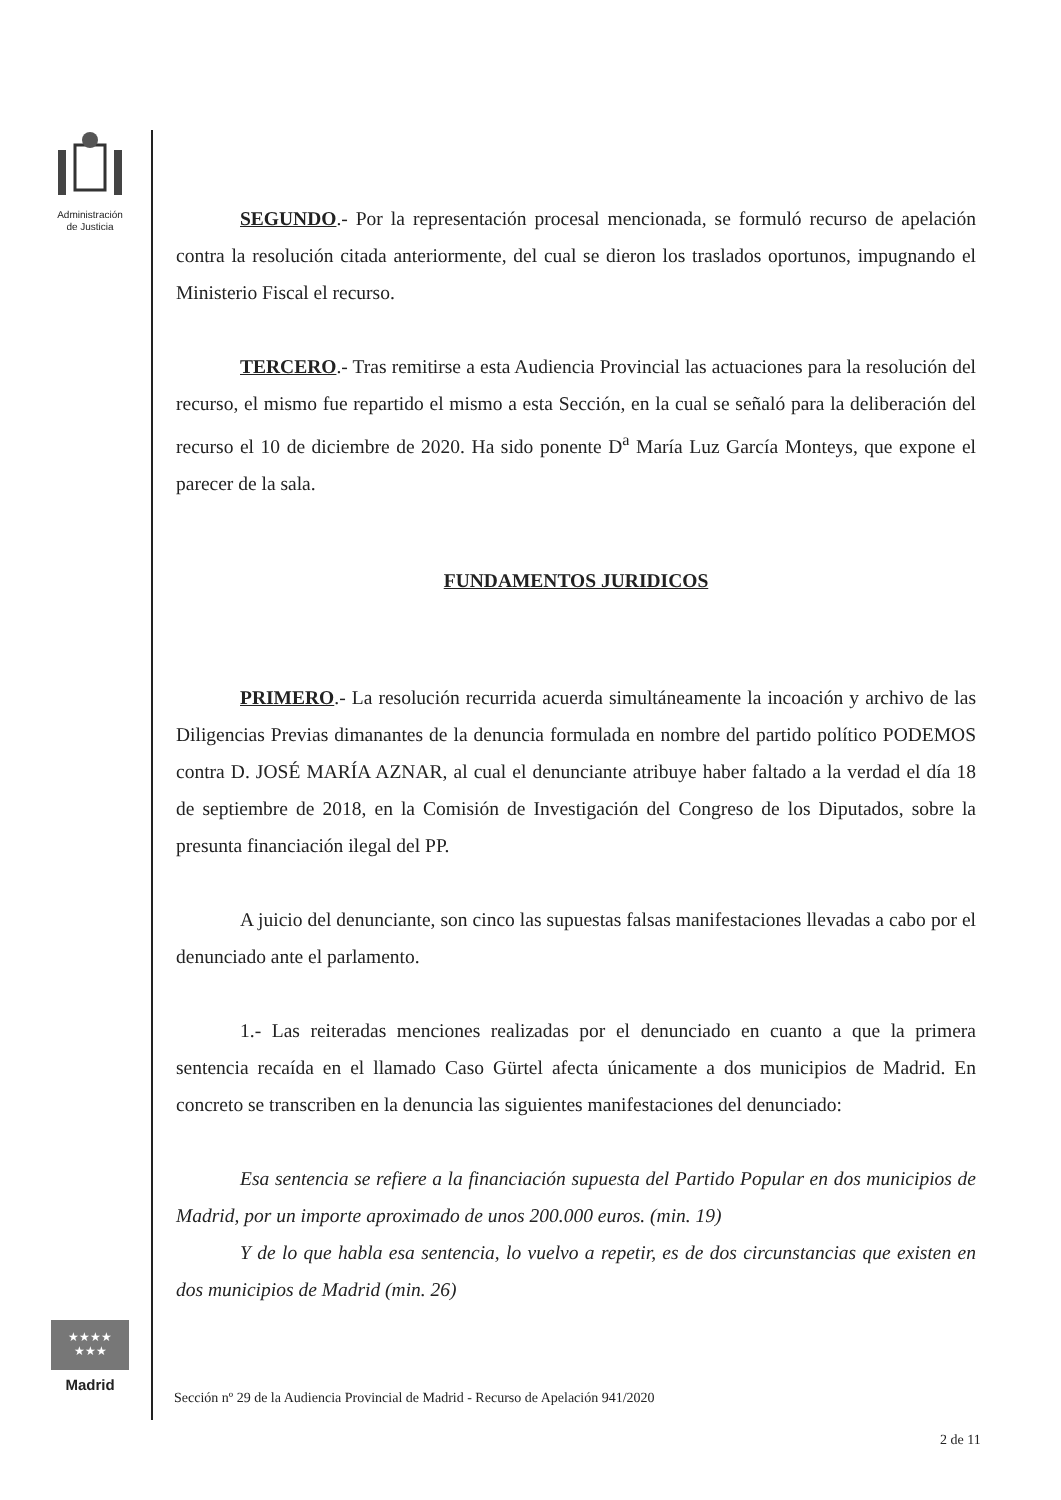Administración
de Justicia
★★★★
★★★
Madrid
SEGUNDO.- Por la representación procesal mencionada, se formuló recurso de apelación contra la resolución citada anteriormente, del cual se dieron los traslados oportunos, impugnando el Ministerio Fiscal el recurso.
TERCERO.- Tras remitirse a esta Audiencia Provincial las actuaciones para la resolución del recurso, el mismo fue repartido el mismo a esta Sección, en la cual se señaló para la deliberación del recurso el 10 de diciembre de 2020. Ha sido ponente D<sup>a</sup> María Luz García Monteys, que expone el parecer de la sala.
FUNDAMENTOS JURIDICOS
PRIMERO.- La resolución recurrida acuerda simultáneamente la incoación y archivo de las Diligencias Previas dimanantes de la denuncia formulada en nombre del partido político PODEMOS contra D. JOSÉ MARÍA AZNAR, al cual el denunciante atribuye haber faltado a la verdad el día 18 de septiembre de 2018, en la Comisión de Investigación del Congreso de los Diputados, sobre la presunta financiación ilegal del PP.
A juicio del denunciante, son cinco las supuestas falsas manifestaciones llevadas a cabo por el denunciado ante el parlamento.
1.- Las reiteradas menciones realizadas por el denunciado en cuanto a que la primera sentencia recaída en el llamado Caso Gürtel afecta únicamente a dos municipios de Madrid. En concreto se transcriben en la denuncia las siguientes manifestaciones del denunciado:
Esa sentencia se refiere a la financiación supuesta del Partido Popular en dos municipios de Madrid, por un importe aproximado de unos 200.000 euros. (min. 19)
Y de lo que habla esa sentencia, lo vuelvo a repetir, es de dos circunstancias que existen en dos municipios de Madrid (min. 26)
Sección nº 29 de la Audiencia Provincial de Madrid - Recurso de Apelación 941/2020
2 de 11